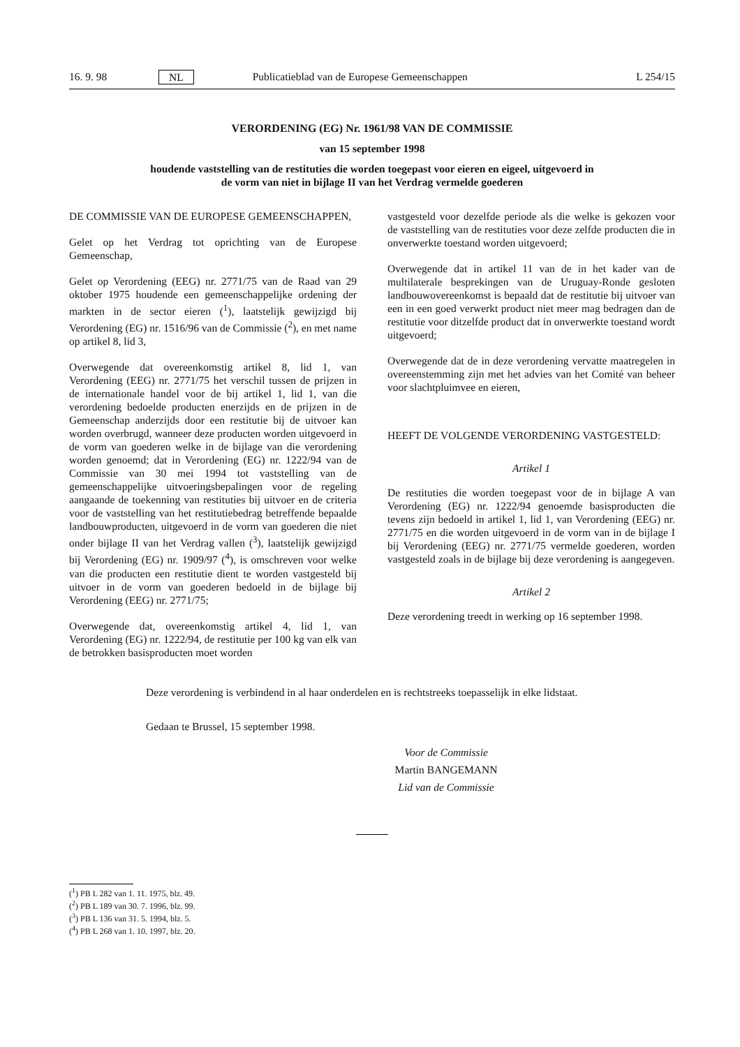16. 9. 98 NL Publicatieblad van de Europese Gemeenschappen L 254/15
VERORDENING (EG) Nr. 1961/98 VAN DE COMMISSIE
van 15 september 1998
houdende vaststelling van de restituties die worden toegepast voor eieren en eigeel, uitgevoerd in de vorm van niet in bijlage II van het Verdrag vermelde goederen
DE COMMISSIE VAN DE EUROPESE GEMEENSCHAPPEN,
Gelet op het Verdrag tot oprichting van de Europese Gemeenschap,
Gelet op Verordening (EEG) nr. 2771/75 van de Raad van 29 oktober 1975 houdende een gemeenschappelijke ordening der markten in de sector eieren (<sup>1</sup>), laatstelijk gewijzigd bij Verordening (EG) nr. 1516/96 van de Commissie (<sup>2</sup>), en met name op artikel 8, lid 3,
Overwegende dat overeenkomstig artikel 8, lid 1, van Verordening (EEG) nr. 2771/75 het verschil tussen de prijzen in de internationale handel voor de bij artikel 1, lid 1, van die verordening bedoelde producten enerzijds en de prijzen in de Gemeenschap anderzijds door een restitutie bij de uitvoer kan worden overbrugd, wanneer deze producten worden uitgevoerd in de vorm van goederen welke in de bijlage van die verordening worden genoemd; dat in Verordening (EG) nr. 1222/94 van de Commissie van 30 mei 1994 tot vaststelling van de gemeenschappelijke uitvoeringsbepalingen voor de regeling aangaande de toekenning van restituties bij uitvoer en de criteria voor de vaststelling van het restitutiebedrag betreffende bepaalde landbouwproducten, uitgevoerd in de vorm van goederen die niet onder bijlage II van het Verdrag vallen (<sup>3</sup>), laatstelijk gewijzigd bij Verordening (EG) nr. 1909/97 (<sup>4</sup>), is omschreven voor welke van die producten een restitutie dient te worden vastgesteld bij uitvoer in de vorm van goederen bedoeld in de bijlage bij Verordening (EEG) nr. 2771/75;
Overwegende dat, overeenkomstig artikel 4, lid 1, van Verordening (EG) nr. 1222/94, de restitutie per 100 kg van elk van de betrokken basisproducten moet worden
vastgesteld voor dezelfde periode als die welke is gekozen voor de vaststelling van de restituties voor deze zelfde producten die in onverwerkte toestand worden uitgevoerd;
Overwegende dat in artikel 11 van de in het kader van de multilaterale besprekingen van de Uruguay-Ronde gesloten landbouwovereenkomst is bepaald dat de restitutie bij uitvoer van een in een goed verwerkt product niet meer mag bedragen dan de restitutie voor ditzelfde product dat in onverwerkte toestand wordt uitgevoerd;
Overwegende dat de in deze verordening vervatte maatregelen in overeenstemming zijn met het advies van het Comité van beheer voor slachtpluimvee en eieren,
HEEFT DE VOLGENDE VERORDENING VASTGESTELD:
Artikel 1
De restituties die worden toegepast voor de in bijlage A van Verordening (EG) nr. 1222/94 genoemde basisproducten die tevens zijn bedoeld in artikel 1, lid 1, van Verordening (EEG) nr. 2771/75 en die worden uitgevoerd in de vorm van in de bijlage I bij Verordening (EEG) nr. 2771/75 vermelde goederen, worden vastgesteld zoals in de bijlage bij deze verordening is aangegeven.
Artikel 2
Deze verordening treedt in werking op 16 september 1998.
Deze verordening is verbindend in al haar onderdelen en is rechtstreeks toepasselijk in elke lidstaat.
Gedaan te Brussel, 15 september 1998.
Voor de Commissie
Martin BANGEMANN
Lid van de Commissie
(<sup>1</sup>) PB L 282 van 1. 11. 1975, blz. 49.
(<sup>2</sup>) PB L 189 van 30. 7. 1996, blz. 99.
(<sup>3</sup>) PB L 136 van 31. 5. 1994, blz. 5.
(<sup>4</sup>) PB L 268 van 1. 10. 1997, blz. 20.